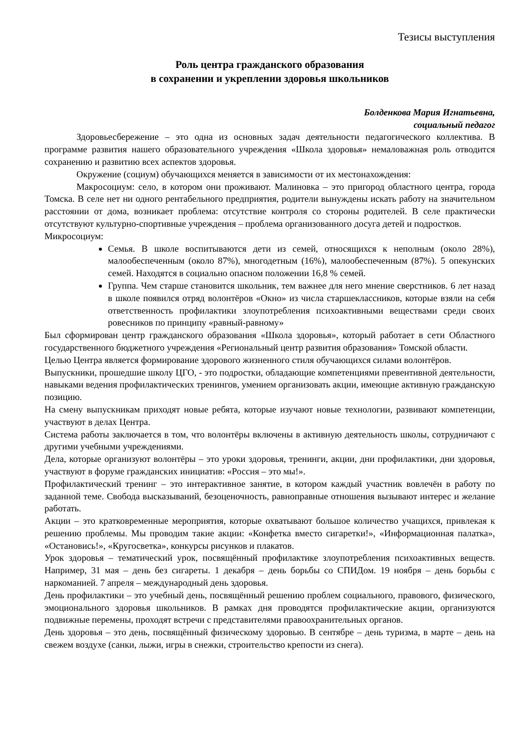Тезисы выступления
Роль центра гражданского образования
в сохранении и укреплении здоровья школьников
Болденкова Мария Игнатьевна,
социальный педагог
Здоровьесбережение – это одна из основных задач деятельности педагогического коллектива. В программе развития нашего образовательного учреждения «Школа здоровья» немаловажная роль отводится сохранению и развитию всех аспектов здоровья.
Окружение (социум) обучающихся меняется в зависимости от их местонахождения:
Макросоциум: село, в котором они проживают. Малиновка – это пригород областного центра, города Томска. В селе нет ни одного рентабельного предприятия, родители вынуждены искать работу на значительном расстоянии от дома, возникает проблема: отсутствие контроля со стороны родителей. В селе практически отсутствуют культурно-спортивные учреждения – проблема организованного досуга детей и подростков.
Микросоциум:
Семья. В школе воспитываются дети из семей, относящихся к неполным (около 28%), малообеспеченным (около 87%), многодетным (16%), малообеспеченным (87%). 5 опекунских семей. Находятся в социально опасном положении 16,8 % семей.
Группа. Чем старше становится школьник, тем важнее для него мнение сверстников. 6 лет назад в школе появился отряд волонтёров «Окно» из числа старшеклассников, которые взяли на себя ответственность профилактики злоупотребления психоактивными веществами среди своих ровесников по принципу «равный-равному»
Был сформирован центр гражданского образования «Школа здоровья», который работает в сети Областного государственного бюджетного учреждения «Региональный центр развития образования» Томской области.
Целью Центра является формирование здорового жизненного стиля обучающихся силами волонтёров.
Выпускники, прошедшие школу ЦГО, - это подростки, обладающие компетенциями превентивной деятельности, навыками ведения профилактических тренингов, умением организовать акции, имеющие активную гражданскую позицию.
На смену выпускникам приходят новые ребята, которые изучают новые технологии, развивают компетенции, участвуют в делах Центра.
Система работы заключается в том, что волонтёры включены в активную деятельность школы, сотрудничают с другими учебными учреждениями.
Дела, которые организуют волонтёры – это уроки здоровья, тренинги, акции, дни профилактики, дни здоровья, участвуют в форуме гражданских инициатив: «Россия – это мы!».
Профилактический тренинг – это интерактивное занятие, в котором каждый участник вовлечён в работу по заданной теме. Свобода высказываний, безоценочность, равноправные отношения вызывают интерес и желание работать.
Акции – это кратковременные мероприятия, которые охватывают большое количество учащихся, привлекая к решению проблемы. Мы проводим такие акции: «Конфетка вместо сигаретки!», «Информационная палатка», «Остановись!», «Кругосветка», конкурсы рисунков и плакатов.
Урок здоровья – тематический урок, посвящённый профилактике злоупотребления психоактивных веществ. Например, 31 мая – день без сигареты. 1 декабря – день борьбы со СПИДом. 19 ноября – день борьбы с наркоманией. 7 апреля – международный день здоровья.
День профилактики – это учебный день, посвящённый решению проблем социального, правового, физического, эмоционального здоровья школьников. В рамках дня проводятся профилактические акции, организуются подвижные перемены, проходят встречи с представителями правоохранительных органов.
День здоровья – это день, посвящённый физическому здоровью. В сентябре – день туризма, в марте – день на свежем воздухе (санки, лыжи, игры в снежки, строительство крепости из снега).